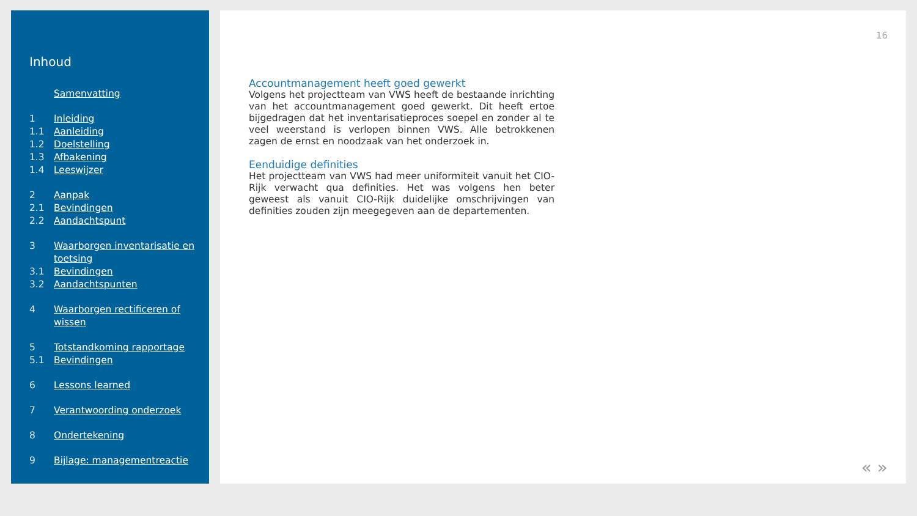Inhoud
Samenvatting
1 Inleiding
1.1 Aanleiding
1.2 Doelstelling
1.3 Afbakening
1.4 Leeswijzer
2 Aanpak
2.1 Bevindingen
2.2 Aandachtspunt
3 Waarborgen inventarisatie en toetsing
3.1 Bevindingen
3.2 Aandachtspunten
4 Waarborgen rectificeren of wissen
5 Totstandkoming rapportage
5.1 Bevindingen
6 Lessons learned
7 Verantwoording onderzoek
8 Ondertekening
9 Bijlage: managementreactie
16
Accountmanagement heeft goed gewerkt
Volgens het projectteam van VWS heeft de bestaande inrichting van het accountmanagement goed gewerkt. Dit heeft ertoe bijgedragen dat het inventarisatieproces soepel en zonder al te veel weerstand is verlopen binnen VWS. Alle betrokkenen zagen de ernst en noodzaak van het onderzoek in.
Eenduidige definities
Het projectteam van VWS had meer uniformiteit vanuit het CIO-Rijk verwacht qua definities. Het was volgens hen beter geweest als vanuit CIO-Rijk duidelijke omschrijvingen van definities zouden zijn meegegeven aan de departementen.
« »